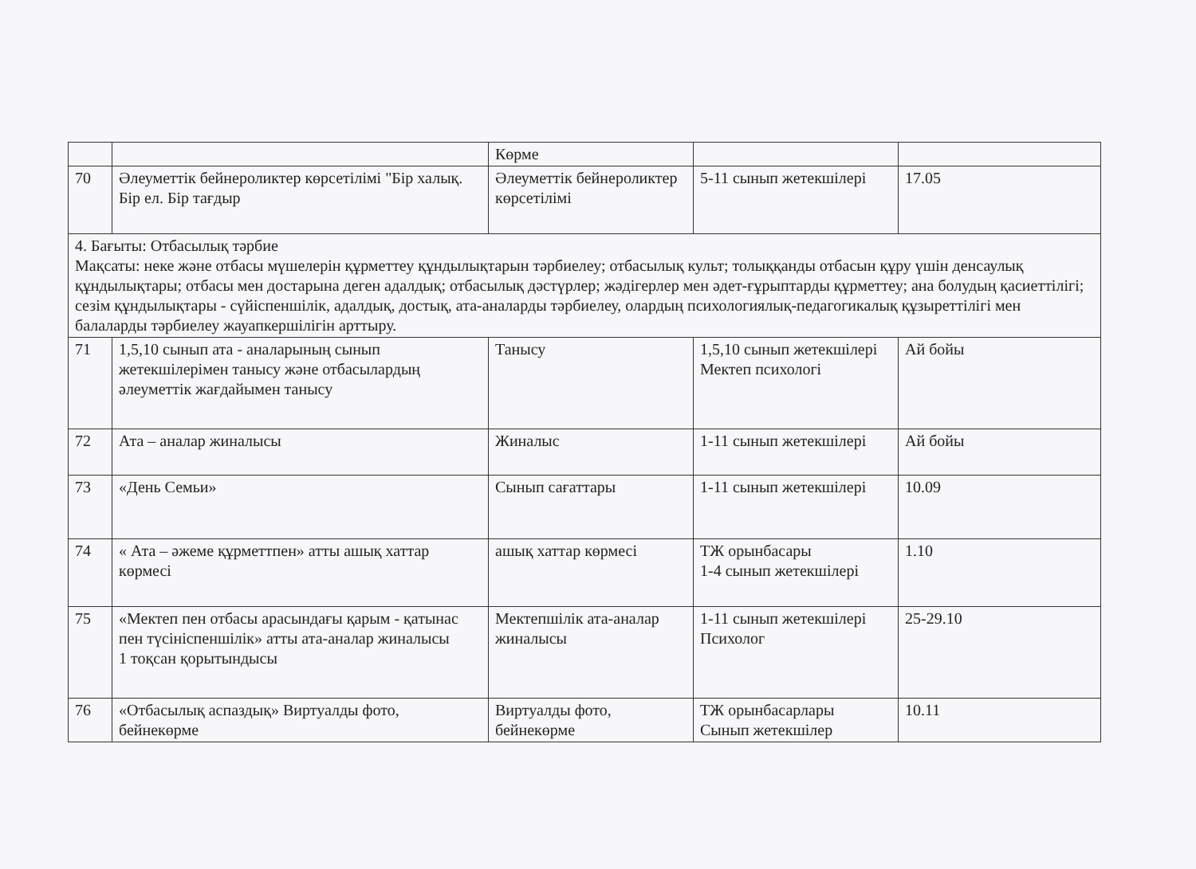| | | Көрме | | |
| 70 | Әлеуметтік бейнероликтер көрсетілімі "Бір халық. Бір ел. Бір тағдыр | Әлеуметтік бейнероликтер көрсетілімі | 5-11 сынып жетекшілері | 17.05 |
| 4. Бағыты: Отбасылық тәрбие Мақсаты: неке және отбасы мүшелерін құрметтеу құндылықтарын тәрбиелеу; отбасылық культ; толыққанды отбасын құру үшін денсаулық құндылықтары; отбасы мен достарына деген адалдық; отбасылық дәстүрлер; жәдігерлер мен әдет-ғұрыптарды құрметтеу; ана болудың қасиеттілігі; сезім құндылықтары - сүйіспеншілік, адалдық, достық, ата-аналарды тәрбиелеу, олардың психологиялық-педагогикалық құзыреттілігі мен балаларды тәрбиелеу жауапкершілігін арттыру. | | | | |
| 71 | 1,5,10 сынып ата - аналарының сынып жетекшілерімен танысу және отбасылардың әлеуметтік жағдайымен танысу | Танысу | 1,5,10 сынып жетекшілері Мектеп психологі | Ай бойы |
| 72 | Ата – аналар жиналысы | Жиналыс | 1-11 сынып жетекшілері | Ай бойы |
| 73 | «День Семьи» | Сынып сағаттары | 1-11 сынып жетекшілері | 10.09 |
| 74 | « Ата – әжеме құрметтпен» атты ашық хаттар көрмесі | ашық хаттар көрмесі | ТЖ орынбасары 1-4 сынып жетекшілері | 1.10 |
| 75 | «Мектеп пен отбасы арасындағы қарым - қатынас пен түсініспеншілік» атты ата-аналар жиналысы 1 тоқсан қорытындысы | Мектепшілік ата-аналар жиналысы | 1-11 сынып жетекшілері Психолог | 25-29.10 |
| 76 | «Отбасылық аспаздық» Виртуалды фото, бейнекөрме | Виртуалды фото, бейнекөрме | ТЖ орынбасарлары Сынып жетекшілер | 10.11 |